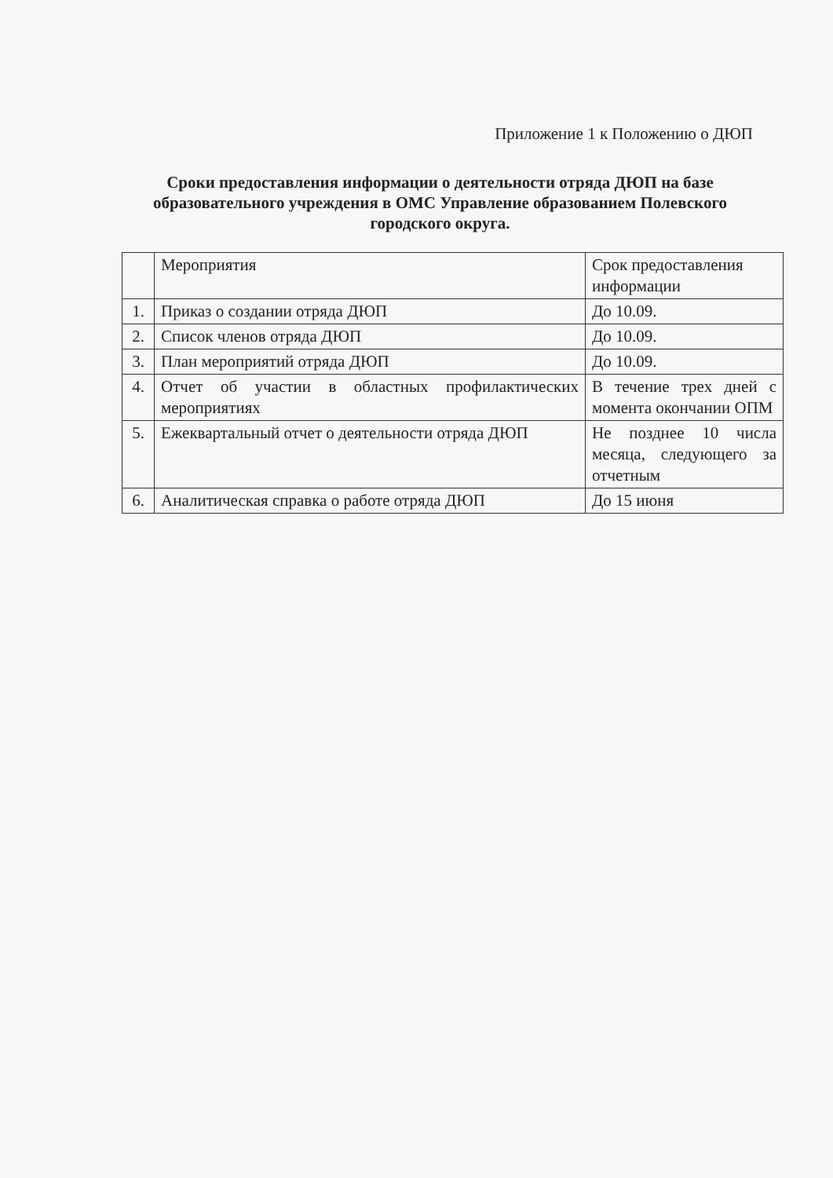Приложение 1 к Положению о ДЮП
Сроки предоставления информации о деятельности отряда ДЮП на базе образовательного учреждения в ОМС Управление образованием Полевского городского округа.
| | Мероприятия | Срок предоставления информации |
| 1. | Приказ о создании отряда ДЮП | До 10.09. |
| 2. | Список членов отряда ДЮП | До 10.09. |
| 3. | План мероприятий отряда ДЮП | До 10.09. |
| 4. | Отчет об участии в областных профилактических мероприятиях | В течение трех дней с момента окончании ОПМ |
| 5. | Ежеквартальный отчет о деятельности отряда ДЮП | Не позднее 10 числа месяца, следующего за отчетным |
| 6. | Аналитическая справка о работе отряда ДЮП | До 15 июня |